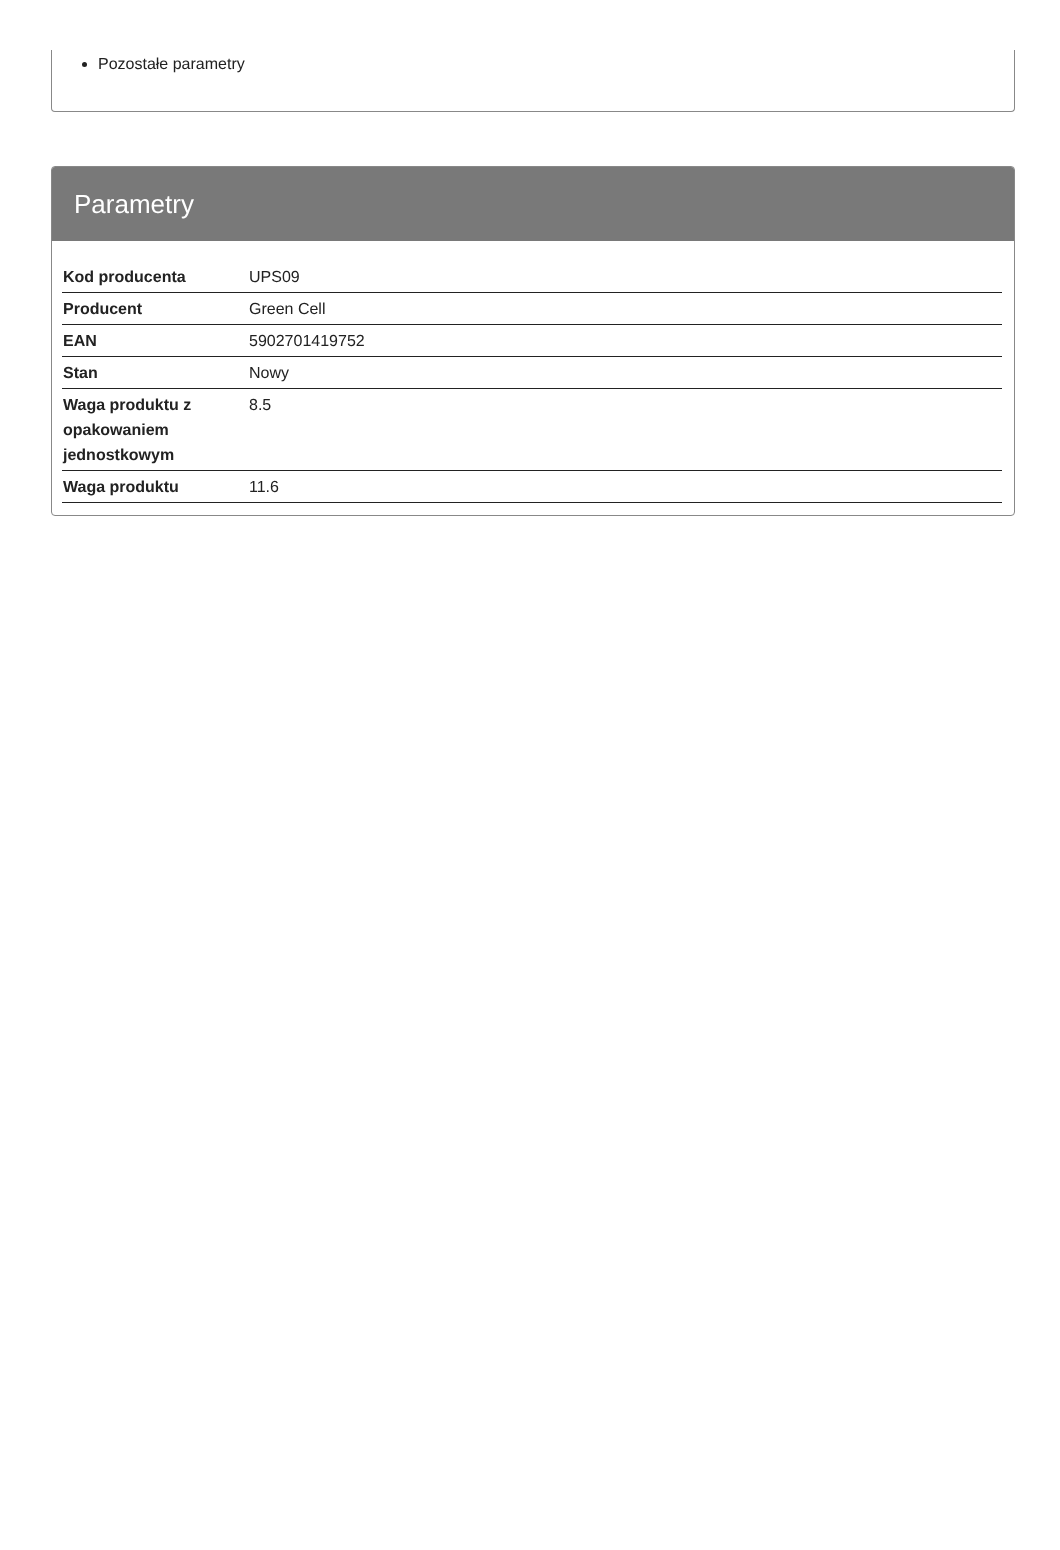Pozostałe parametry
Parametry
| Kod producenta | UPS09 |
| Producent | Green Cell |
| EAN | 5902701419752 |
| Stan | Nowy |
| Waga produktu z opakowaniem jednostkowym | 8.5 |
| Waga produktu | 11.6 |